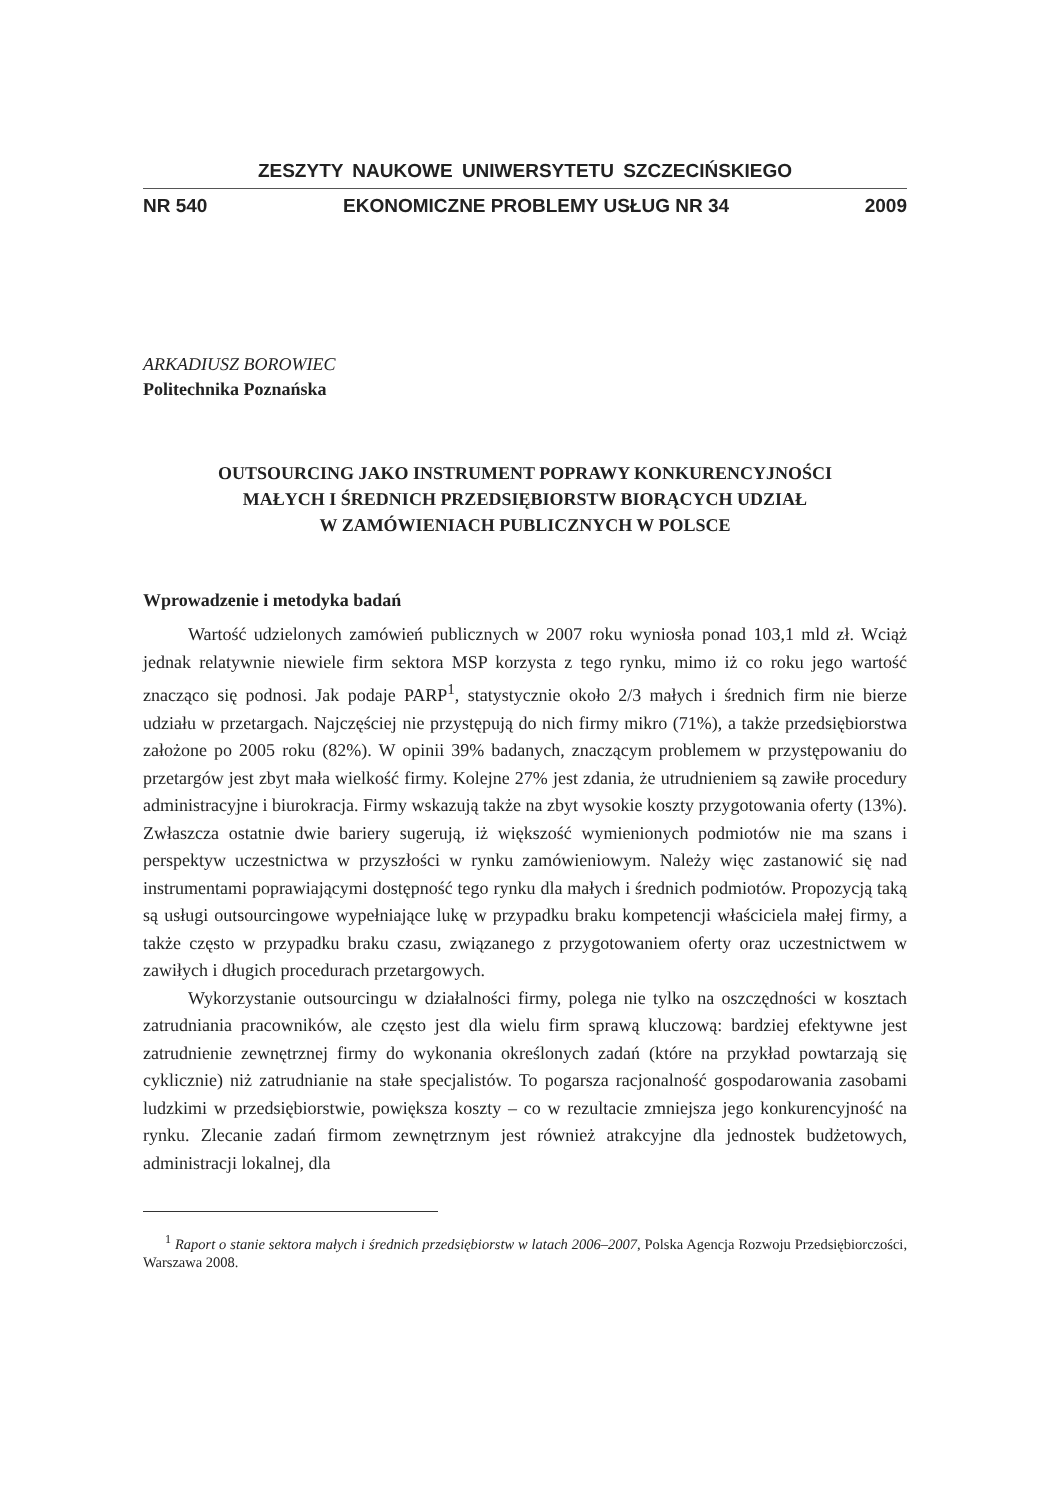ZESZYTY NAUKOWE UNIWERSYTETU SZCZECIŃSKIEGO
NR 540 EKONOMICZNE PROBLEMY USŁUG NR 34 2009
ARKADIUSZ BOROWIEC
Politechnika Poznańska
OUTSOURCING JAKO INSTRUMENT POPRAWY KONKURENCYJNOŚCI
MAŁYCH I ŚREDNICH PRZEDSIĘBIORSTW BIORĄCYCH UDZIAŁ
W ZAMÓWIENIACH PUBLICZNYCH W POLSCE
Wprowadzenie i metodyka badań
Wartość udzielonych zamówień publicznych w 2007 roku wyniosła ponad 103,1 mld zł. Wciąż jednak relatywnie niewiele firm sektora MSP korzysta z tego rynku, mimo iż co roku jego wartość znacząco się podnosi. Jak podaje PARP<sup>1</sup>, statystycznie około 2/3 małych i średnich firm nie bierze udziału w przetargach. Najczęściej nie przystępują do nich firmy mikro (71%), a także przedsiębiorstwa założone po 2005 roku (82%). W opinii 39% badanych, znaczącym problemem w przystępowaniu do przetargów jest zbyt mała wielkość firmy. Kolejne 27% jest zdania, że utrudnieniem są zawiłe procedury administracyjne i biurokracja. Firmy wskazują także na zbyt wysokie koszty przygotowania oferty (13%). Zwłaszcza ostatnie dwie bariery sugerują, iż większość wymienionych podmiotów nie ma szans i perspektyw uczestnictwa w przyszłości w rynku zamówieniowym. Należy więc zastanowić się nad instrumentami poprawiającymi dostępność tego rynku dla małych i średnich podmiotów. Propozycją taką są usługi outsourcingowe wypełniające lukę w przypadku braku kompetencji właściciela małej firmy, a także często w przypadku braku czasu, związanego z przygotowaniem oferty oraz uczestnictwem w zawiłych i długich procedurach przetargowych.
Wykorzystanie outsourcingu w działalności firmy, polega nie tylko na oszczędności w kosztach zatrudniania pracowników, ale często jest dla wielu firm sprawą kluczową: bardziej efektywne jest zatrudnienie zewnętrznej firmy do wykonania określonych zadań (które na przykład powtarzają się cyklicznie) niż zatrudnianie na stałe specjalistów. To pogarsza racjonalność gospodarowania zasobami ludzkimi w przedsiębiorstwie, powiększa koszty – co w rezultacie zmniejsza jego konkurencyjność na rynku. Zlecanie zadań firmom zewnętrznym jest również atrakcyjne dla jednostek budżetowych, administracji lokalnej, dla
<sup>1</sup> Raport o stanie sektora małych i średnich przedsiębiorstw w latach 2006–2007, Polska Agencja Rozwoju Przedsiębiorczości, Warszawa 2008.